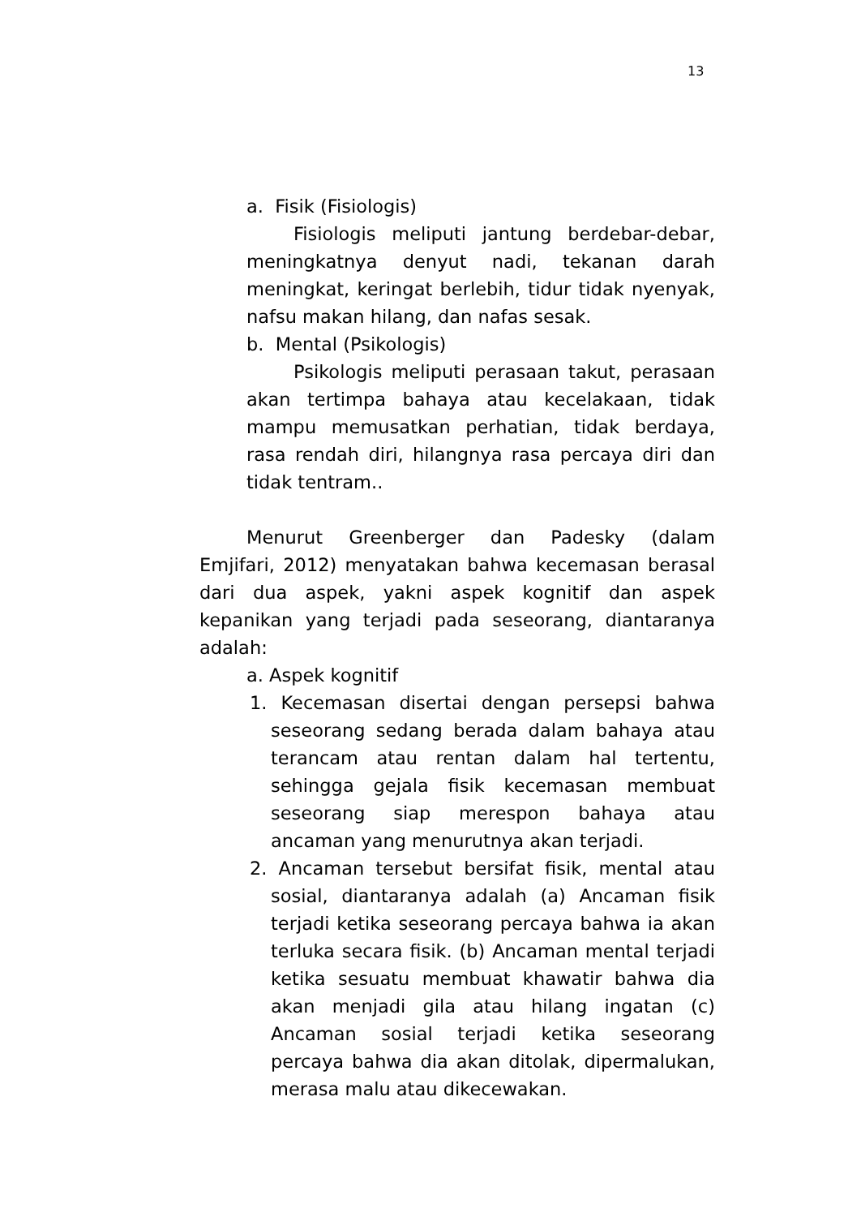13
a. Fisik (Fisiologis)
Fisiologis meliputi jantung berdebar-debar, meningkatnya denyut nadi, tekanan darah meningkat, keringat berlebih, tidur tidak nyenyak, nafsu makan hilang, dan nafas sesak.
b. Mental (Psikologis)
Psikologis meliputi perasaan takut, perasaan akan tertimpa bahaya atau kecelakaan, tidak mampu memusatkan perhatian, tidak berdaya, rasa rendah diri, hilangnya rasa percaya diri dan tidak tentram..
Menurut Greenberger dan Padesky (dalam Emjifari, 2012) menyatakan bahwa kecemasan berasal dari dua aspek, yakni aspek kognitif dan aspek kepanikan yang terjadi pada seseorang, diantaranya adalah:
a. Aspek kognitif
1. Kecemasan disertai dengan persepsi bahwa seseorang sedang berada dalam bahaya atau terancam atau rentan dalam hal tertentu, sehingga gejala fisik kecemasan membuat seseorang siap merespon bahaya atau ancaman yang menurutnya akan terjadi.
2. Ancaman tersebut bersifat fisik, mental atau sosial, diantaranya adalah (a) Ancaman fisik terjadi ketika seseorang percaya bahwa ia akan terluka secara fisik. (b) Ancaman mental terjadi ketika sesuatu membuat khawatir bahwa dia akan menjadi gila atau hilang ingatan (c) Ancaman sosial terjadi ketika seseorang percaya bahwa dia akan ditolak, dipermalukan, merasa malu atau dikecewakan.